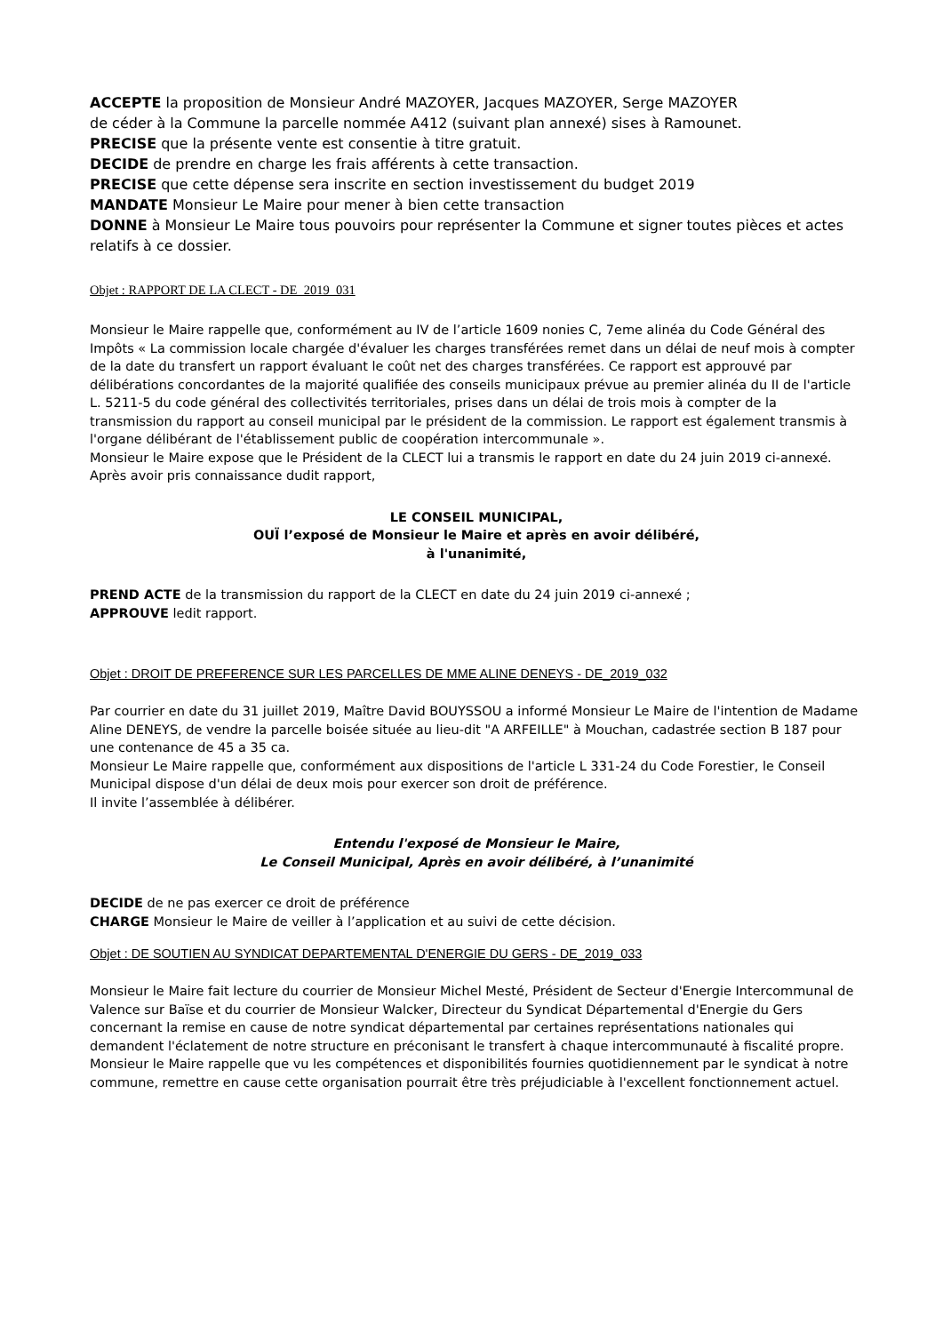ACCEPTE la proposition de Monsieur André MAZOYER, Jacques MAZOYER, Serge MAZOYER
de céder à la Commune la parcelle nommée A412 (suivant plan annexé) sises à Ramounet.
PRECISE que la présente vente est consentie à titre gratuit.
DECIDE de prendre en charge les frais afférents à cette transaction.
PRECISE que cette dépense sera inscrite en section investissement du budget 2019
MANDATE Monsieur Le Maire pour mener à bien cette transaction
DONNE à Monsieur Le Maire tous pouvoirs pour représenter la Commune et signer toutes pièces et actes relatifs à ce dossier.
Objet : RAPPORT DE LA CLECT - DE_2019_031
Monsieur le Maire rappelle que, conformément au IV de l’article 1609 nonies C, 7eme alinéa du Code Général des Impôts « La commission locale chargée d'évaluer les charges transférées remet dans un délai de neuf mois à compter de la date du transfert un rapport évaluant le coût net des charges transférées. Ce rapport est approuvé par délibérations concordantes de la majorité qualifiée des conseils municipaux prévue au premier alinéa du II de l'article L. 5211-5 du code général des collectivités territoriales, prises dans un délai de trois mois à compter de la transmission du rapport au conseil municipal par le président de la commission. Le rapport est également transmis à l'organe délibérant de l'établissement public de coopération intercommunale ».
Monsieur le Maire expose que le Président de la CLECT lui a transmis le rapport en date du 24 juin 2019 ci-annexé.
Après avoir pris connaissance dudit rapport,
LE CONSEIL MUNICIPAL,
OUÏ l’exposé de Monsieur le Maire et après en avoir délibéré,
à l'unanimité,
PREND ACTE de la transmission du rapport de la CLECT en date du 24 juin 2019 ci-annexé ;
APPROUVE ledit rapport.
Objet : DROIT DE PREFERENCE SUR LES PARCELLES DE MME ALINE DENEYS - DE_2019_032
Par courrier en date du 31 juillet 2019, Maître David BOUYSSOU a informé Monsieur Le Maire de l'intention de Madame Aline DENEYS, de vendre la parcelle boisée située au lieu-dit "A ARFEILLE" à Mouchan, cadastrée section B 187 pour une contenance de 45 a 35 ca.
Monsieur Le Maire rappelle que, conformément aux dispositions de l'article L 331-24 du Code Forestier, le Conseil Municipal dispose d'un délai de deux mois pour exercer son droit de préférence.
Il invite l’assemblée à délibérer.
Entendu l'exposé de Monsieur le Maire,
Le Conseil Municipal, Après en avoir délibéré, à l’unanimité
DECIDE de ne pas exercer ce droit de préférence
CHARGE Monsieur le Maire de veiller à l’application et au suivi de cette décision.
Objet : DE SOUTIEN AU SYNDICAT DEPARTEMENTAL D'ENERGIE DU GERS - DE_2019_033
Monsieur le Maire fait lecture du courrier de Monsieur Michel Mesté, Président de Secteur d'Energie Intercommunal de Valence sur Baïse et du courrier de Monsieur Walcker, Directeur du Syndicat Départemental d'Energie du Gers concernant la remise en cause de notre syndicat départemental par certaines représentations nationales qui demandent l'éclatement de notre structure en préconisant le transfert à chaque intercommunauté à fiscalité propre.
Monsieur le Maire rappelle que vu les compétences et disponibilités fournies quotidiennement par le syndicat à notre commune, remettre en cause cette organisation pourrait être très préjudiciable à l'excellent fonctionnement actuel.